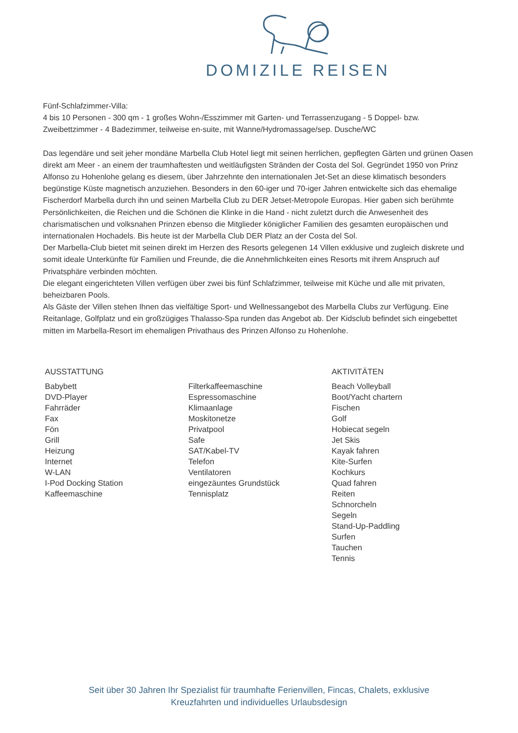DOMIZILE REISEN
Fünf-Schlafzimmer-Villa:
4 bis 10 Personen - 300 qm - 1 großes Wohn-/Esszimmer mit Garten- und Terrassenzugang - 5 Doppel- bzw. Zweibettzimmer - 4 Badezimmer, teilweise en-suite, mit Wanne/Hydromassage/sep. Dusche/WC
Das legendäre und seit jeher mondäne Marbella Club Hotel liegt mit seinen herrlichen, gepflegten Gärten und grünen Oasen direkt am Meer - an einem der traumhaftesten und weitläufigsten Stränden der Costa del Sol. Gegründet 1950 von Prinz Alfonso zu Hohenlohe gelang es diesem, über Jahrzehnte den internationalen Jet-Set an diese klimatisch besonders begünstige Küste magnetisch anzuziehen. Besonders in den 60-iger und 70-iger Jahren entwickelte sich das ehemalige Fischerdorf Marbella durch ihn und seinen Marbella Club zu DER Jetset-Metropole Europas. Hier gaben sich berühmte Persönlichkeiten, die Reichen und die Schönen die Klinke in die Hand - nicht zuletzt durch die Anwesenheit des charismatischen und volksnahen Prinzen ebenso die Mitglieder königlicher Familien des gesamten europäischen und internationalen Hochadels. Bis heute ist der Marbella Club DER Platz an der Costa del Sol.
Der Marbella-Club bietet mit seinen direkt im Herzen des Resorts gelegenen 14 Villen exklusive und zugleich diskrete und somit ideale Unterkünfte für Familien und Freunde, die die Annehmlichkeiten eines Resorts mit ihrem Anspruch auf Privatsphäre verbinden möchten.
Die elegant eingerichteten Villen verfügen über zwei bis fünf Schlafzimmer, teilweise mit Küche und alle mit privaten, beheizbaren Pools.
Als Gäste der Villen stehen Ihnen das vielfältige Sport- und Wellnessangebot des Marbella Clubs zur Verfügung. Eine Reitanlage, Golfplatz und ein großzügiges Thalasso-Spa runden das Angebot ab. Der Kidsclub befindet sich eingebettet mitten im Marbella-Resort im ehemaligen Privathaus des Prinzen Alfonso zu Hohenlohe.
AUSSTATTUNG
Babybett
DVD-Player
Fahrräder
Fax
Fön
Grill
Heizung
Internet
W-LAN
I-Pod Docking Station
Kaffeemaschine
Filterkaffeemaschine
Espressomaschine
Klimaanlage
Moskitonetze
Privatpool
Safe
SAT/Kabel-TV
Telefon
Ventilatoren
eingezäuntes Grundstück
Tennisplatz
AKTIVITÄTEN
Beach Volleyball
Boot/Yacht chartern
Fischen
Golf
Hobiecat segeln
Jet Skis
Kayak fahren
Kite-Surfen
Kochkurs
Quad fahren
Reiten
Schnorcheln
Segeln
Stand-Up-Paddling
Surfen
Tauchen
Tennis
Seit über 30 Jahren Ihr Spezialist für traumhafte Ferienvillen, Fincas, Chalets, exklusive
Kreuzfahrten und individuelles Urlaubsdesign